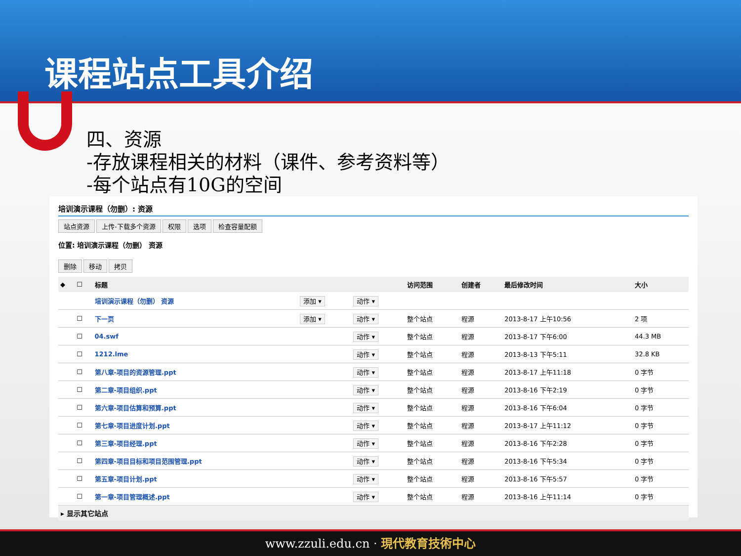课程站点工具介绍
四、资源
-存放课程相关的材料（课件、参考资料等）
-每个站点有10G的空间
培训演示课程（勿删）: 资源
站点资源 上传-下载多个资源 权限 选项 检查容量配额
位置: 培训演示课程（勿删） 资源
删除 移动 拷贝
| ◆ | ☐ | 标题 | | | 访问范围 | 创建者 | 最后修改时间 | 大小 |
| --- | --- | --- | --- | --- | --- | --- | --- | --- |
| | | 培训演示课程（勿删） 资源 | 添加 ▾ | 动作 ▾ | | | | |
| | ☐ | 下一页 | 添加 ▾ | 动作 ▾ | 整个站点 | 程源 | 2013-8-17 上午10:56 | 2 项 |
| | ☐ | 04.swf | | 动作 ▾ | 整个站点 | 程源 | 2013-8-17 下午6:00 | 44.3 MB |
| | ☐ | 1212.lme | | 动作 ▾ | 整个站点 | 程源 | 2013-8-13 下午5:11 | 32.8 KB |
| | ☐ | 第八章-项目的资源管理.ppt | | 动作 ▾ | 整个站点 | 程源 | 2013-8-17 上午11:18 | 0 字节 |
| | ☐ | 第二章-项目组织.ppt | | 动作 ▾ | 整个站点 | 程源 | 2013-8-16 下午2:19 | 0 字节 |
| | ☐ | 第六章-项目估算和预算.ppt | | 动作 ▾ | 整个站点 | 程源 | 2013-8-16 下午6:04 | 0 字节 |
| | ☐ | 第七章-项目进度计划.ppt | | 动作 ▾ | 整个站点 | 程源 | 2013-8-17 上午11:12 | 0 字节 |
| | ☐ | 第三章-项目经理.ppt | | 动作 ▾ | 整个站点 | 程源 | 2013-8-16 下午2:28 | 0 字节 |
| | ☐ | 第四章-项目目标和项目范围管理.ppt | | 动作 ▾ | 整个站点 | 程源 | 2013-8-16 下午5:34 | 0 字节 |
| | ☐ | 第五章-项目计划.ppt | | 动作 ▾ | 整个站点 | 程源 | 2013-8-16 下午5:57 | 0 字节 |
| | ☐ | 第一章-项目管理概述.ppt | | 动作 ▾ | 整个站点 | 程源 | 2013-8-16 上午11:14 | 0 字节 |
▸ 显示其它站点
www.zzuli.edu.cn · 現代教育技術中心